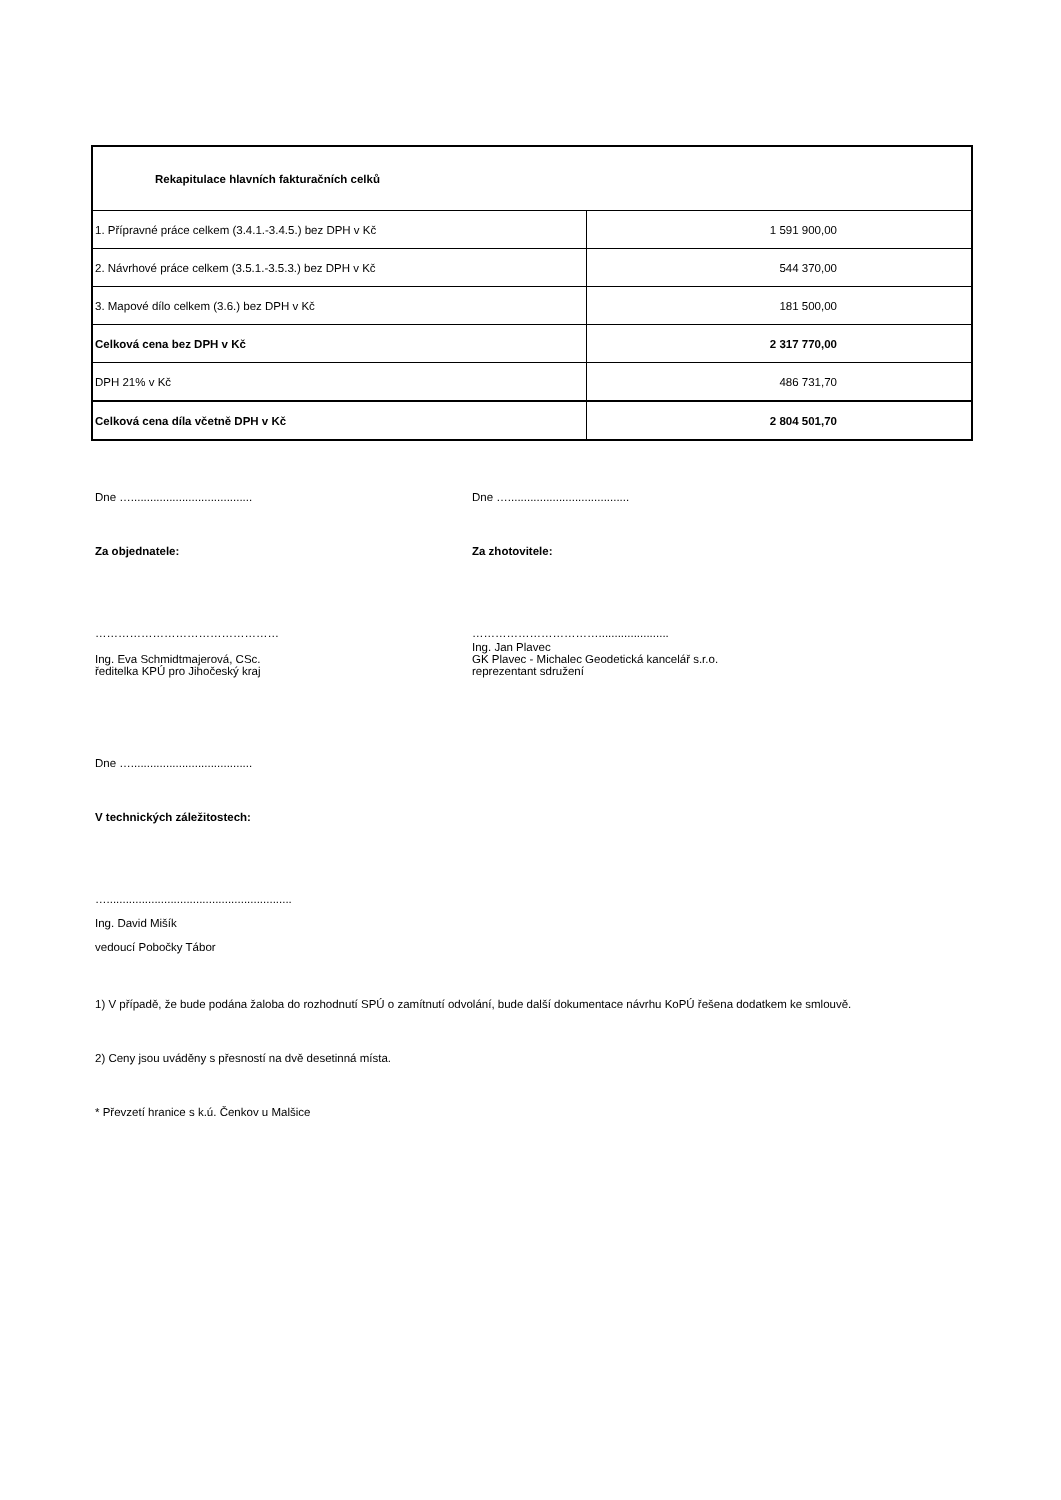| Rekapitulace hlavních fakturačních celků | |
| 1. Přípravné práce celkem (3.4.1.-3.4.5.) bez DPH v Kč | 1 591 900,00 |
| 2. Návrhové práce celkem (3.5.1.-3.5.3.) bez DPH v Kč | 544 370,00 |
| 3. Mapové dílo celkem (3.6.) bez DPH v Kč | 181 500,00 |
| Celková cena bez DPH v Kč | 2 317 770,00 |
| DPH 21% v Kč | 486 731,70 |
| Celková cena díla včetně DPH v Kč | 2 804 501,70 |
Dne …......................................
Za objednatele:
…………………………………………
Ing. Eva Schmidtmajerová, CSc.
ředitelka KPÚ pro Jihočeský kraj
Dne …......................................
Za zhotovitele:
……………………………......................
Ing. Jan Plavec
GK Plavec - Michalec Geodetická kancelář s.r.o.
reprezentant sdružení
Dne …......................................
V technických záležitostech:
…..........................................................
Ing. David Mišík
vedoucí Pobočky Tábor
1) V případě, že bude podána žaloba do rozhodnutí SPÚ o zamítnutí odvolání, bude další dokumentace návrhu KoPÚ řešena dodatkem ke smlouvě.
2) Ceny jsou uváděny s přesností na dvě desetinná místa.
* Převzetí hranice s k.ú. Čenkov u Malšice